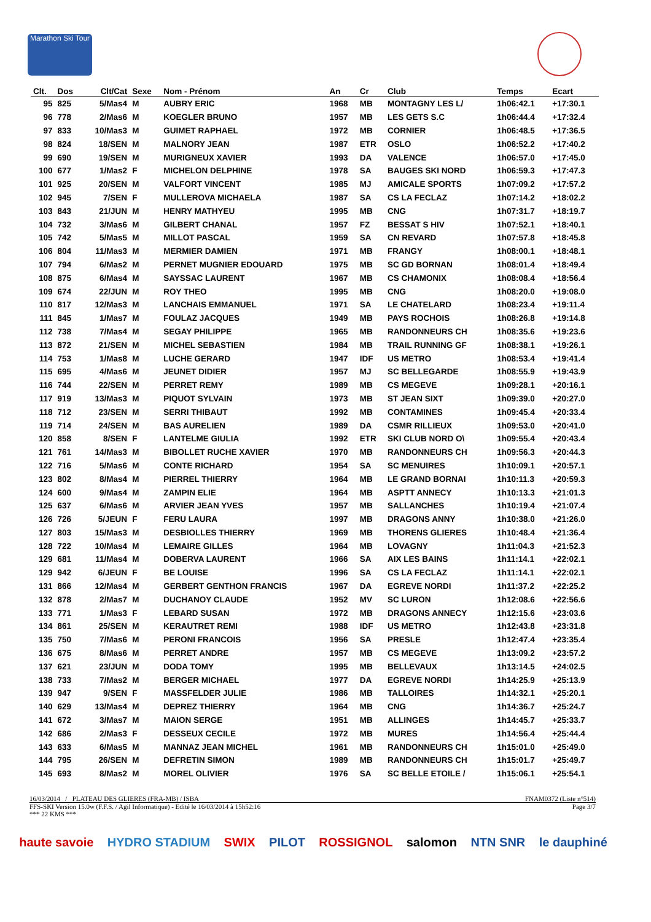Marathon Ski Tour
| Clt. | Dos | Clt/Cat | Sexe | Nom - Prénom | An | Cr | Club | Temps | Ecart |
| --- | --- | --- | --- | --- | --- | --- | --- | --- | --- |
| 95 | 825 | 5/Mas4 | M | AUBRY ERIC | 1968 | MB | MONTAGNY LES L/ | 1h06:42.1 | +17:30.1 |
| 96 | 778 | 2/Mas6 | M | KOEGLER BRUNO | 1957 | MB | LES GETS S.C | 1h06:44.4 | +17:32.4 |
| 97 | 833 | 10/Mas3 | M | GUIMET RAPHAEL | 1972 | MB | CORNIER | 1h06:48.5 | +17:36.5 |
| 98 | 824 | 18/SEN | M | MALNORY JEAN | 1987 | ETR | OSLO | 1h06:52.2 | +17:40.2 |
| 99 | 690 | 19/SEN | M | MURIGNEUX XAVIER | 1993 | DA | VALENCE | 1h06:57.0 | +17:45.0 |
| 100 | 677 | 1/Mas2 | F | MICHELON DELPHINE | 1978 | SA | BAUGES SKI NORD | 1h06:59.3 | +17:47.3 |
| 101 | 925 | 20/SEN | M | VALFORT VINCENT | 1985 | MJ | AMICALE SPORTS | 1h07:09.2 | +17:57.2 |
| 102 | 945 | 7/SEN | F | MULLEROVA MICHAELA | 1987 | SA | CS LA FECLAZ | 1h07:14.2 | +18:02.2 |
| 103 | 843 | 21/JUN | M | HENRY MATHYEU | 1995 | MB | CNG | 1h07:31.7 | +18:19.7 |
| 104 | 732 | 3/Mas6 | M | GILBERT CHANAL | 1957 | FZ | BESSAT S HIV | 1h07:52.1 | +18:40.1 |
| 105 | 742 | 5/Mas5 | M | MILLOT PASCAL | 1959 | SA | CN REVARD | 1h07:57.8 | +18:45.8 |
| 106 | 804 | 11/Mas3 | M | MERMIER DAMIEN | 1971 | MB | FRANGY | 1h08:00.1 | +18:48.1 |
| 107 | 794 | 6/Mas2 | M | PERNET MUGNIER EDOUARD | 1975 | MB | SC GD BORNAN | 1h08:01.4 | +18:49.4 |
| 108 | 875 | 6/Mas4 | M | SAYSSAC LAURENT | 1967 | MB | CS CHAMONIX | 1h08:08.4 | +18:56.4 |
| 109 | 674 | 22/JUN | M | ROY THEO | 1995 | MB | CNG | 1h08:20.0 | +19:08.0 |
| 110 | 817 | 12/Mas3 | M | LANCHAIS EMMANUEL | 1971 | SA | LE CHATELARD | 1h08:23.4 | +19:11.4 |
| 111 | 845 | 1/Mas7 | M | FOULAZ JACQUES | 1949 | MB | PAYS ROCHOIS | 1h08:26.8 | +19:14.8 |
| 112 | 738 | 7/Mas4 | M | SEGAY PHILIPPE | 1965 | MB | RANDONNEURS CH | 1h08:35.6 | +19:23.6 |
| 113 | 872 | 21/SEN | M | MICHEL SEBASTIEN | 1984 | MB | TRAIL RUNNING GF | 1h08:38.1 | +19:26.1 |
| 114 | 753 | 1/Mas8 | M | LUCHE GERARD | 1947 | IDF | US METRO | 1h08:53.4 | +19:41.4 |
| 115 | 695 | 4/Mas6 | M | JEUNET DIDIER | 1957 | MJ | SC BELLEGARDE | 1h08:55.9 | +19:43.9 |
| 116 | 744 | 22/SEN | M | PERRET REMY | 1989 | MB | CS MEGEVE | 1h09:28.1 | +20:16.1 |
| 117 | 919 | 13/Mas3 | M | PIQUOT SYLVAIN | 1973 | MB | ST JEAN SIXT | 1h09:39.0 | +20:27.0 |
| 118 | 712 | 23/SEN | M | SERRI THIBAUT | 1992 | MB | CONTAMINES | 1h09:45.4 | +20:33.4 |
| 119 | 714 | 24/SEN | M | BAS AURELIEN | 1989 | DA | CSMR RILLIEUX | 1h09:53.0 | +20:41.0 |
| 120 | 858 | 8/SEN | F | LANTELME GIULIA | 1992 | ETR | SKI CLUB NORD O\ | 1h09:55.4 | +20:43.4 |
| 121 | 761 | 14/Mas3 | M | BIBOLLET RUCHE XAVIER | 1970 | MB | RANDONNEURS CH | 1h09:56.3 | +20:44.3 |
| 122 | 716 | 5/Mas6 | M | CONTE RICHARD | 1954 | SA | SC MENUIRES | 1h10:09.1 | +20:57.1 |
| 123 | 802 | 8/Mas4 | M | PIERREL THIERRY | 1964 | MB | LE GRAND BORNAI | 1h10:11.3 | +20:59.3 |
| 124 | 600 | 9/Mas4 | M | ZAMPIN ELIE | 1964 | MB | ASPTT ANNECY | 1h10:13.3 | +21:01.3 |
| 125 | 637 | 6/Mas6 | M | ARVIER JEAN YVES | 1957 | MB | SALLANCHES | 1h10:19.4 | +21:07.4 |
| 126 | 726 | 5/JEUN | F | FERU LAURA | 1997 | MB | DRAGONS ANNY | 1h10:38.0 | +21:26.0 |
| 127 | 803 | 15/Mas3 | M | DESBIOLLES THIERRY | 1969 | MB | THORENS GLIERES | 1h10:48.4 | +21:36.4 |
| 128 | 722 | 10/Mas4 | M | LEMAIRE GILLES | 1964 | MB | LOVAGNY | 1h11:04.3 | +21:52.3 |
| 129 | 681 | 11/Mas4 | M | DOBERVA LAURENT | 1966 | SA | AIX LES BAINS | 1h11:14.1 | +22:02.1 |
| 129 | 942 | 6/JEUN | F | BE LOUISE | 1996 | SA | CS LA FECLAZ | 1h11:14.1 | +22:02.1 |
| 131 | 866 | 12/Mas4 | M | GERBERT GENTHON FRANCIS | 1967 | DA | EGREVE NORDI | 1h11:37.2 | +22:25.2 |
| 132 | 878 | 2/Mas7 | M | DUCHANOY CLAUDE | 1952 | MV | SC LURON | 1h12:08.6 | +22:56.6 |
| 133 | 771 | 1/Mas3 | F | LEBARD SUSAN | 1972 | MB | DRAGONS ANNECY | 1h12:15.6 | +23:03.6 |
| 134 | 861 | 25/SEN | M | KERAUTRET REMI | 1988 | IDF | US METRO | 1h12:43.8 | +23:31.8 |
| 135 | 750 | 7/Mas6 | M | PERONI FRANCOIS | 1956 | SA | PRESLE | 1h12:47.4 | +23:35.4 |
| 136 | 675 | 8/Mas6 | M | PERRET ANDRE | 1957 | MB | CS MEGEVE | 1h13:09.2 | +23:57.2 |
| 137 | 621 | 23/JUN | M | DODA TOMY | 1995 | MB | BELLEVAUX | 1h13:14.5 | +24:02.5 |
| 138 | 733 | 7/Mas2 | M | BERGER MICHAEL | 1977 | DA | EGREVE NORDI | 1h14:25.9 | +25:13.9 |
| 139 | 947 | 9/SEN | F | MASSFELDER JULIE | 1986 | MB | TALLOIRES | 1h14:32.1 | +25:20.1 |
| 140 | 629 | 13/Mas4 | M | DEPREZ THIERRY | 1964 | MB | CNG | 1h14:36.7 | +25:24.7 |
| 141 | 672 | 3/Mas7 | M | MAION SERGE | 1951 | MB | ALLINGES | 1h14:45.7 | +25:33.7 |
| 142 | 686 | 2/Mas3 | F | DESSEUX CECILE | 1972 | MB | MURES | 1h14:56.4 | +25:44.4 |
| 143 | 633 | 6/Mas5 | M | MANNAZ JEAN MICHEL | 1961 | MB | RANDONNEURS CH | 1h15:01.0 | +25:49.0 |
| 144 | 795 | 26/SEN | M | DEFRETIN SIMON | 1989 | MB | RANDONNEURS CH | 1h15:01.7 | +25:49.7 |
| 145 | 693 | 8/Mas2 | M | MOREL OLIVIER | 1976 | SA | SC BELLE ETOILE / | 1h15:06.1 | +25:54.1 |
16/03/2014 / PLATEAU DES GLIERES (FRA-MB) / ISBA FNAM0372 (Liste n°514)
FFS-SKI Version 15.0w (F.F.S. / Agil Informatique) - Edité le 16/03/2014 à 15h52:16 Page 3/7
*** 22 KMS ***
haute savoie HYDRO STADIUM SWIX PILOT ROSSIGNOL salomon NTN SNR le dauphiné